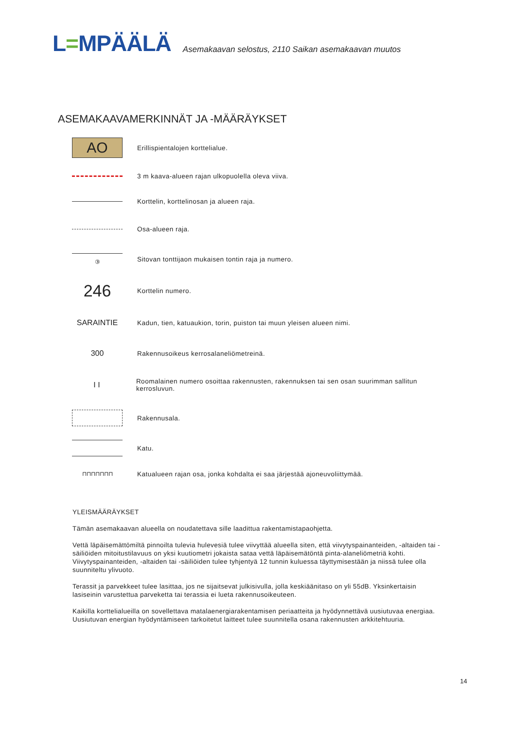L=MPÄÄLÄ
Asemakaavan selostus, 2110 Saikan asemakaavan muutos
ASEMAKAAVAMERKINNÄT JA -MÄÄRÄYKSET
AO
Erillispientalojen korttelialue.
3 m kaava-alueen rajan ulkopuolella oleva viiva.
Korttelin, korttelinosan ja alueen raja.
Osa-alueen raja.
③
Sitovan tonttijaon mukaisen tontin raja ja numero.
246
Korttelin numero.
SARAINTIE
Kadun, tien, katuaukion, torin, puiston tai muun yleisen alueen nimi.
300
Rakennusoikeus kerrosalaneliömetreinä.
I I
Roomalainen numero osoittaa rakennusten, rakennuksen tai sen osan suurimman sallitun kerrosluvun.
Rakennusala.
Katu.
⊓⊓⊓⊓⊓⊓⊓
Katualueen rajan osa, jonka kohdalta ei saa järjestää ajoneuvoliittymää.
YLEISMÄÄRÄYKSET
Tämän asemakaavan alueella on noudatettava sille laadittua rakentamistapaohjetta.
Vettä läpäisemättömiltä pinnoilta tulevia hulevesiä tulee viivyttää alueella siten, että viivytyspainanteiden, -altaiden tai -säiliöiden mitoitustilavuus on yksi kuutiometri jokaista sataa vettä läpäisemätöntä pinta-alaneliömetriä kohti. Viivytyspainanteiden, -altaiden tai -säiliöiden tulee tyhjentyä 12 tunnin kuluessa täyttymisestään ja niissä tulee olla suunniteltu ylivuoto.
Terassit ja parvekkeet tulee lasittaa, jos ne sijaitsevat julkisivulla, jolla keskiäänitaso on yli 55dB. Yksinkertaisin lasiseinin varustettua parveketta tai terassia ei lueta rakennusoikeuteen.
Kaikilla korttelialueilla on sovellettava matalaenergiarakentamisen periaatteita ja hyödynnettävä uusiutuvaa energiaa. Uusiutuvan energian hyödyntämiseen tarkoitetut laitteet tulee suunnitella osana rakennusten arkkitehtuuria.
14